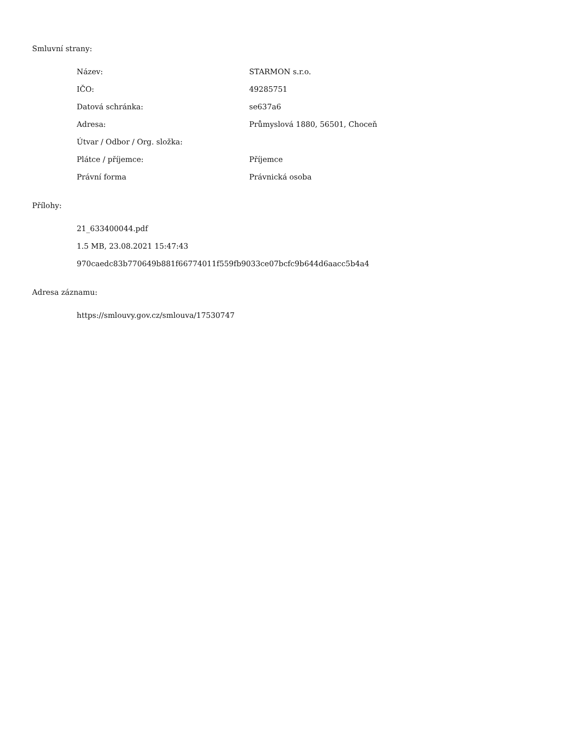Smluvní strany:
| Název: | STARMON s.r.o. |
| IČO: | 49285751 |
| Datová schránka: | se637a6 |
| Adresa: | Průmyslová 1880, 56501, Choceň |
| Útvar / Odbor / Org. složka: | |
| Plátce / příjemce: | Příjemce |
| Právní forma | Právnická osoba |
Přílohy:
21_633400044.pdf
1.5 MB, 23.08.2021 15:47:43
970caedc83b770649b881f66774011f559fb9033ce07bcfc9b644d6aacc5b4a4
Adresa záznamu:
https://smlouvy.gov.cz/smlouva/17530747